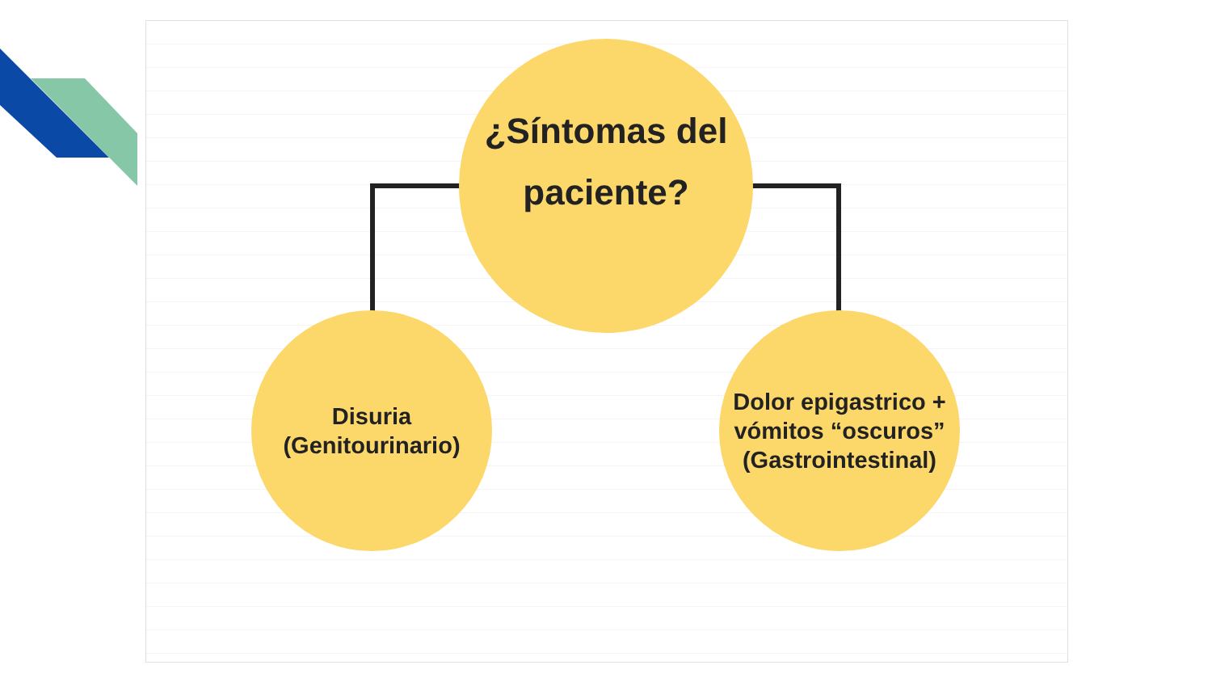¿Síntomas del
paciente?
Disuria
(Genitourinario)
Dolor epigastrico +
vómitos “oscuros”
(Gastrointestinal)